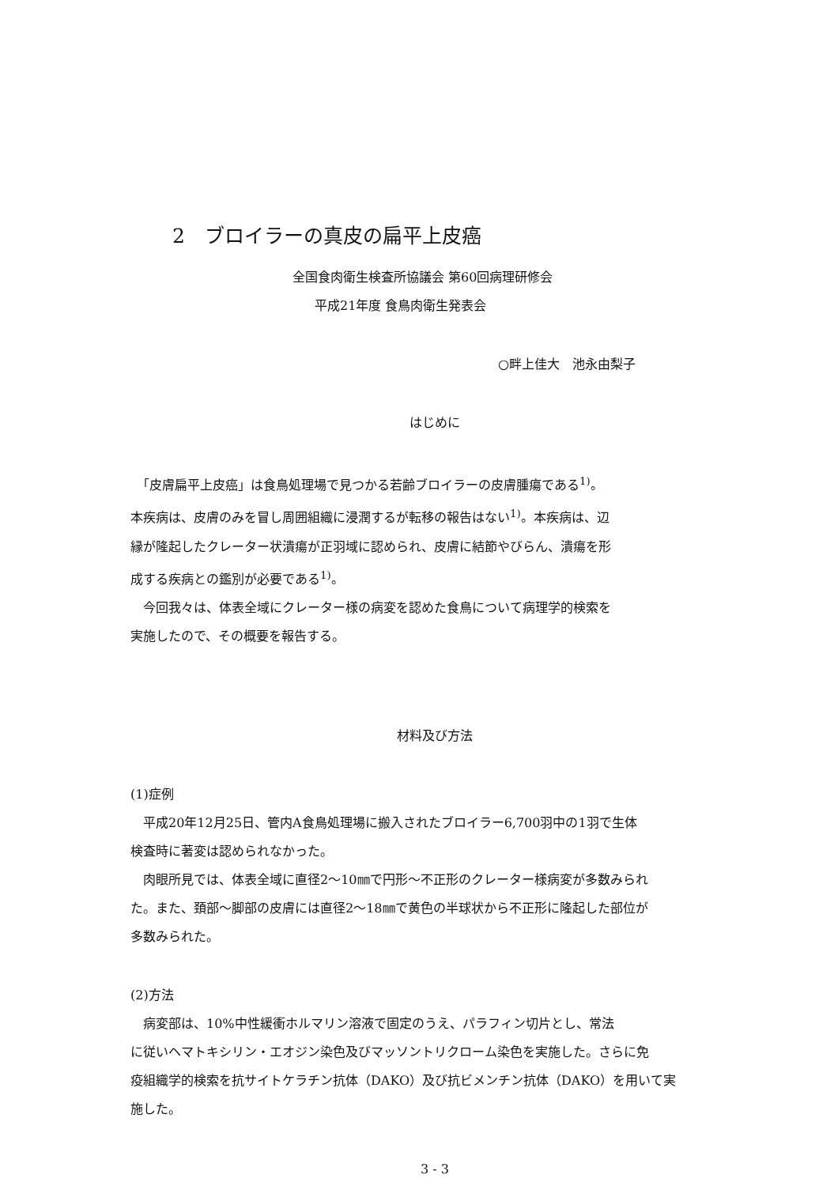2　ブロイラーの真皮の扁平上皮癌
全国食肉衛生検査所協議会 第60回病理研修会
平成21年度 食鳥肉衛生発表会
○畔上佳大　池永由梨子
はじめに
　「皮膚扁平上皮癌」は食鳥処理場で見つかる若齢ブロイラーの皮膚腫瘍である<sup>1)</sup>。
本疾病は、皮膚のみを冒し周囲組織に浸潤するが転移の報告はない<sup>1)</sup>。本疾病は、辺
縁が隆起したクレーター状潰瘍が正羽域に認められ、皮膚に結節やびらん、潰瘍を形
成する疾病との鑑別が必要である<sup>1)</sup>。
　今回我々は、体表全域にクレーター様の病変を認めた食鳥について病理学的検索を
実施したので、その概要を報告する。
材料及び方法
(1)症例
　平成20年12月25日、管内A食鳥処理場に搬入されたブロイラー6,700羽中の1羽で生体
検査時に著変は認められなかった。
　肉眼所見では、体表全域に直径2～10㎜で円形～不正形のクレーター様病変が多数みられ
た。また、頚部～脚部の皮膚には直径2～18㎜で黄色の半球状から不正形に隆起した部位が
多数みられた。
(2)方法
　病変部は、10%中性緩衝ホルマリン溶液で固定のうえ、パラフィン切片とし、常法
に従いヘマトキシリン・エオジン染色及びマッソントリクローム染色を実施した。さらに免
疫組織学的検索を抗サイトケラチン抗体（DAKO）及び抗ビメンチン抗体（DAKO）を用いて実
施した。
3 - 3